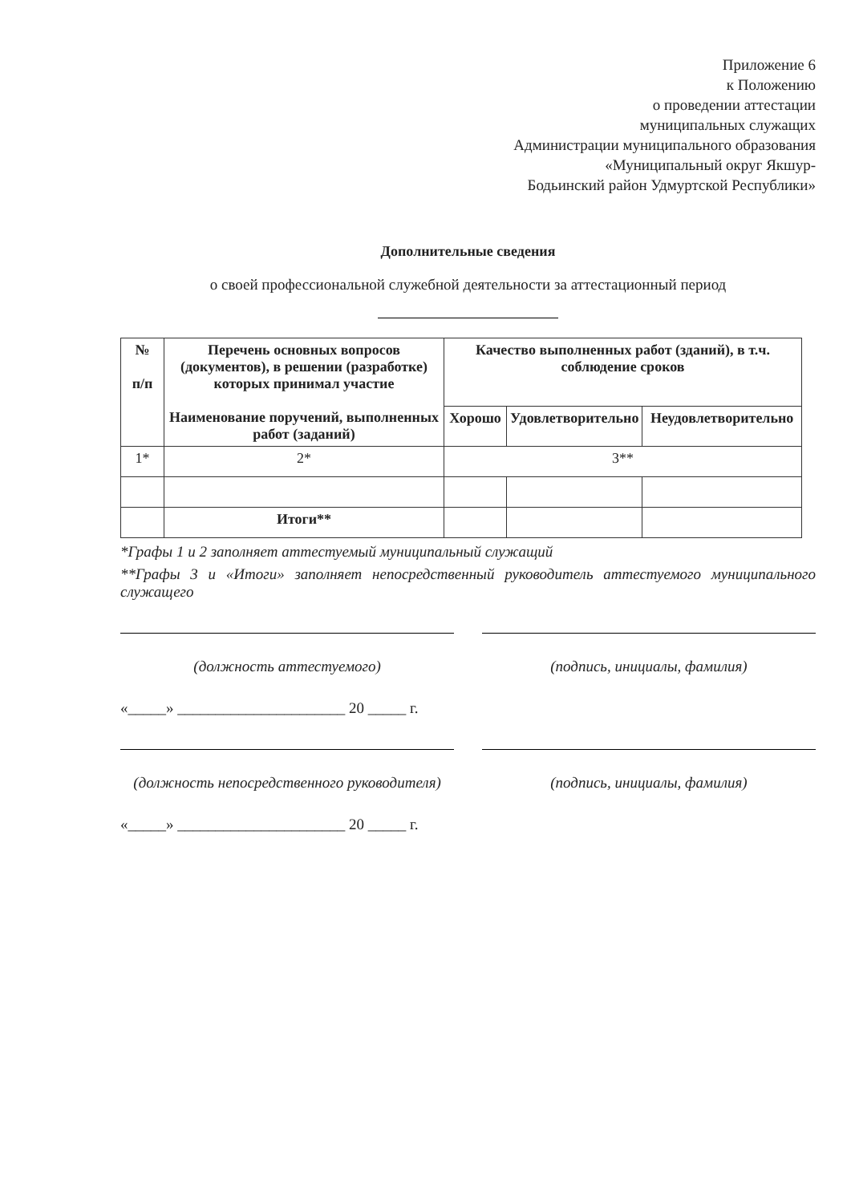Приложение 6
к Положению
о проведении аттестации
муниципальных служащих
Администрации муниципального образования
«Муниципальный округ Якшур-
Бодьинский район Удмуртской Республики»
Дополнительные сведения
о своей профессиональной служебной деятельности за аттестационный период
| № п/п | Перечень основных вопросов (документов), в решении (разработке) которых принимал участие Наименование поручений, выполненных работ (заданий) | Качество выполненных работ (зданий), в т.ч. соблюдение сроков | | |
| --- | --- | --- | --- | --- |
| | | Хорошо | Удовлетворительно | Неудовлетворительно |
| 1* | 2* | 3** | | |
| | Итоги** | | | |
*Графы 1 и 2 заполняет аттестуемый муниципальный служащий
**Графы 3 и «Итоги» заполняет непосредственный руководитель аттестуемого муниципального служащего
(должность аттестуемого) (подпись, инициалы, фамилия)
«_____» ______________________ 20 _____ г.
(должность непосредственного руководителя)
(подпись, инициалы, фамилия)
«_____» ______________________ 20 _____ г.